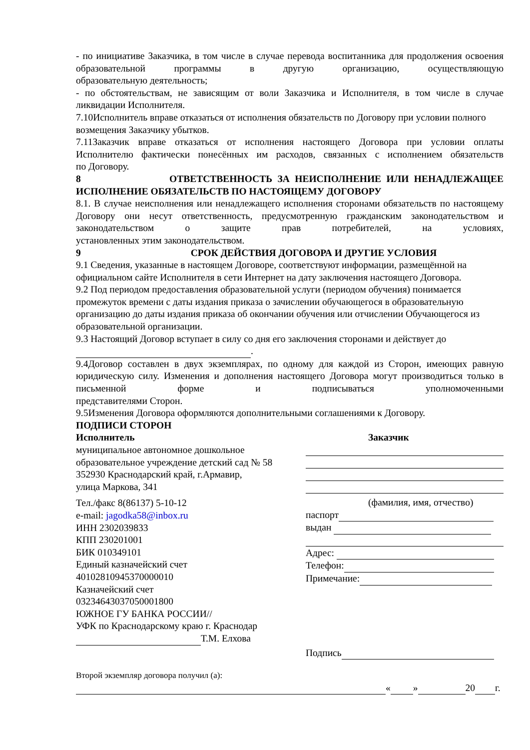- по инициативе Заказчика, в том числе в случае перевода воспитанника для продолжения освоения образовательной программы в другую организацию, осуществляющую
образовательную деятельность;
- по обстоятельствам, не зависящим от воли Заказчика и Исполнителя, в том числе в случае
ликвидации Исполнителя.
7.10Исполнитель вправе отказаться от исполнения обязательств по Договору при условии полного возмещения Заказчику убытков.
7.11Заказчик вправе отказаться от исполнения настоящего Договора при условии оплаты Исполнителю фактически понесённых им расходов, связанных с исполнением обязательств
по Договору.
8 ОТВЕТСТВЕННОСТЬ ЗА НЕИСПОЛНЕНИЕ ИЛИ НЕНАДЛЕЖАЩЕЕ
ИСПОЛНЕНИЕ ОБЯЗАТЕЛЬСТВ ПО НАСТОЯЩЕМУ ДОГОВОРУ
8.1. В случае неисполнения или ненадлежащего исполнения сторонами обязательств по настоящему Договору они несут ответственность, предусмотренную гражданским законодательством и законодательством о защите прав потребителей, на условиях,
установленных этим законодательством.
9 СРОК ДЕЙСТВИЯ ДОГОВОРА И ДРУГИЕ УСЛОВИЯ
9.1 Сведения, указанные в настоящем Договоре, соответствуют информации, размещённой на официальном сайте Исполнителя в сети Интернет на дату заключения настоящего Договора.
9.2 Под периодом предоставления образовательной услуги (периодом обучения) понимается промежуток времени с даты издания приказа о зачислении обучающегося в образовательную организацию до даты издания приказа об окончании обучения или отчислении Обучающегося из образовательной организации.
9.3 Настоящий Договор вступает в силу со дня его заключения сторонами и действует до
.
9.4Договор составлен в двух экземплярах, по одному для каждой из Сторон, имеющих равную юридическую силу. Изменения и дополнения настоящего Договора могут производиться только в письменной форме и подписываться уполномоченными
представителями Сторон.
9.5Изменения Договора оформляются дополнительными соглашениями к Договору.
ПОДПИСИ СТОРОН
Исполнитель
муниципальное автономное дошкольное образовательное учреждение детский сад № 58
352930 Краснодарский край, г.Армавир,
улица Маркова, 341
Тел./факс 8(86137) 5-10-12
e-mail: jagodka58@inbox.ru
ИНН 2302039833
КПП 230201001
БИК 010349101
Единый казначейский счет
40102810945370000010
Казначейский счет
03234643037050001800
ЮЖНОЕ ГУ БАНКА РОССИИ//
УФК по Краснодарскому краю г. Краснодар
Т.М. Елхова
Заказчик
(фамилия, имя, отчество)
паспорт
выдан
Адрес:
Телефон:
Примечание:
Подпись
Второй экземпляр договора получил (а):
« » 20 г.